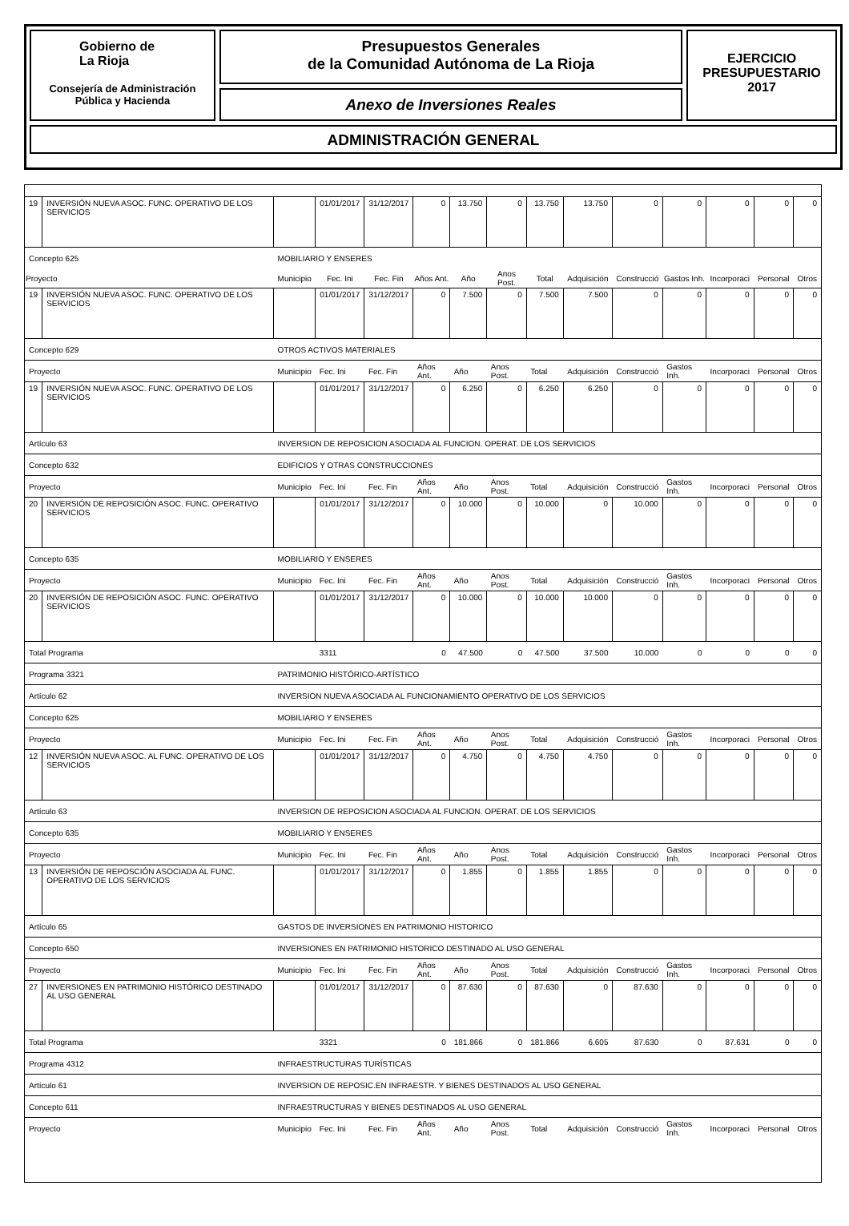Gobierno de
La Rioja
Consejería de Administración
Pública y Hacienda
Presupuestos Generales
de la Comunidad Autónoma de La Rioja
Anexo de Inversiones Reales
EJERCICIO
PRESUPUESTARIO
2017
ADMINISTRACIÓN GENERAL
| 19 | INVERSIÓN NUEVA ASOC. FUNC. OPERATIVO DE LOS SERVICIOS | | 01/01/2017 | 31/12/2017 | 0 | 13.750 | 0 | 13.750 | 13.750 | 0 | 0 | 0 | 0 | 0 |
| Concepto 625 | | MOBILIARIO Y ENSERES | | | | | | | | | | | | |
| Proyecto | | Municipio | Fec. Ini | Fec. Fin | Años Ant. | Año | Anos Post. | Total | Adquisición | Construcció | Gastos Inh. | Incorporaci | Personal | Otros |
| 19 | INVERSIÓN NUEVA ASOC. FUNC. OPERATIVO DE LOS SERVICIOS | | 01/01/2017 | 31/12/2017 | 0 | 7.500 | 0 | 7.500 | 7.500 | 0 | 0 | 0 | 0 | 0 |
| Concepto 629 | | OTROS ACTIVOS MATERIALES | | | | | | | | | | | | |
| Proyecto | | Municipio | Fec. Ini | Fec. Fin | Años Ant. | Año | Anos Post. | Total | Adquisición | Construcció | Gastos Inh. | Incorporaci | Personal | Otros |
| 19 | INVERSIÓN NUEVA ASOC. FUNC. OPERATIVO DE LOS SERVICIOS | | 01/01/2017 | 31/12/2017 | 0 | 6.250 | 0 | 6.250 | 6.250 | 0 | 0 | 0 | 0 | 0 |
| Artículo 63 | | INVERSION DE REPOSICION ASOCIADA AL FUNCION. OPERAT. DE LOS SERVICIOS | | | | | | | | | | | | |
| Concepto 632 | | EDIFICIOS Y OTRAS CONSTRUCCIONES | | | | | | | | | | | | |
| Proyecto | | Municipio | Fec. Ini | Fec. Fin | Años Ant. | Año | Anos Post. | Total | Adquisición | Construcció | Gastos Inh. | Incorporaci | Personal | Otros |
| 20 | INVERSIÓN DE REPOSICIÓN ASOC. FUNC. OPERATIVO SERVICIOS | | 01/01/2017 | 31/12/2017 | 0 | 10.000 | 0 | 10.000 | 0 | 10.000 | 0 | 0 | 0 | 0 |
| Concepto 635 | | MOBILIARIO Y ENSERES | | | | | | | | | | | | |
| Proyecto | | Municipio | Fec. Ini | Fec. Fin | Años Ant. | Año | Anos Post. | Total | Adquisición | Construcció | Gastos Inh. | Incorporaci | Personal | Otros |
| 20 | INVERSIÓN DE REPOSICIÓN ASOC. FUNC. OPERATIVO SERVICIOS | | 01/01/2017 | 31/12/2017 | 0 | 10.000 | 0 | 10.000 | 10.000 | 0 | 0 | 0 | 0 | 0 |
| Total Programa | | | 3311 | | 0 | 47.500 | 0 | 47.500 | 37.500 | 10.000 | 0 | 0 | 0 | 0 |
| Programa 3321 | | PATRIMONIO HISTÓRICO-ARTÍSTICO | | | | | | | | | | | | |
| Artículo 62 | | INVERSION NUEVA ASOCIADA AL FUNCIONAMIENTO OPERATIVO DE LOS SERVICIOS | | | | | | | | | | | | |
| Concepto 625 | | MOBILIARIO Y ENSERES | | | | | | | | | | | | |
| Proyecto | | Municipio | Fec. Ini | Fec. Fin | Años Ant. | Año | Anos Post. | Total | Adquisición | Construcció | Gastos Inh. | Incorporaci | Personal | Otros |
| 12 | INVERSIÓN NUEVA ASOC. AL FUNC. OPERATIVO DE LOS SERVICIOS | | 01/01/2017 | 31/12/2017 | 0 | 4.750 | 0 | 4.750 | 4.750 | 0 | 0 | 0 | 0 | 0 |
| Artículo 63 | | INVERSION DE REPOSICION ASOCIADA AL FUNCION. OPERAT. DE LOS SERVICIOS | | | | | | | | | | | | |
| Concepto 635 | | MOBILIARIO Y ENSERES | | | | | | | | | | | | |
| Proyecto | | Municipio | Fec. Ini | Fec. Fin | Años Ant. | Año | Anos Post. | Total | Adquisición | Construcció | Gastos Inh. | Incorporaci | Personal | Otros |
| 13 | INVERSIÓN DE REPOSCIÓN ASOCIADA AL FUNC. OPERATIVO DE LOS SERVICIOS | | 01/01/2017 | 31/12/2017 | 0 | 1.855 | 0 | 1.855 | 1.855 | 0 | 0 | 0 | 0 | 0 |
| Artículo 65 | | GASTOS DE INVERSIONES EN PATRIMONIO HISTORICO | | | | | | | | | | | | |
| Concepto 650 | | INVERSIONES EN PATRIMONIO HISTORICO DESTINADO AL USO GENERAL | | | | | | | | | | | | |
| Proyecto | | Municipio | Fec. Ini | Fec. Fin | Años Ant. | Año | Anos Post. | Total | Adquisición | Construcció | Gastos Inh. | Incorporaci | Personal | Otros |
| 27 | INVERSIONES EN PATRIMONIO HISTÓRICO DESTINADO AL USO GENERAL | | 01/01/2017 | 31/12/2017 | 0 | 87.630 | 0 | 87.630 | 0 | 87.630 | 0 | 0 | 0 | 0 |
| Total Programa | | | 3321 | | 0 | 181.866 | 0 | 181.866 | 6.605 | 87.630 | 0 | 87.631 | 0 | 0 |
| Programa 4312 | | INFRAESTRUCTURAS TURÍSTICAS | | | | | | | | | | | | |
| Artículo 61 | | INVERSION DE REPOSIC.EN INFRAESTR. Y BIENES DESTINADOS AL USO GENERAL | | | | | | | | | | | | |
| Concepto 611 | | INFRAESTRUCTURAS Y BIENES DESTINADOS AL USO GENERAL | | | | | | | | | | | | |
| Proyecto | | Municipio | Fec. Ini | Fec. Fin | Años Ant. | Año | Anos Post. | Total | Adquisición | Construcció | Gastos Inh. | Incorporaci | Personal | Otros |